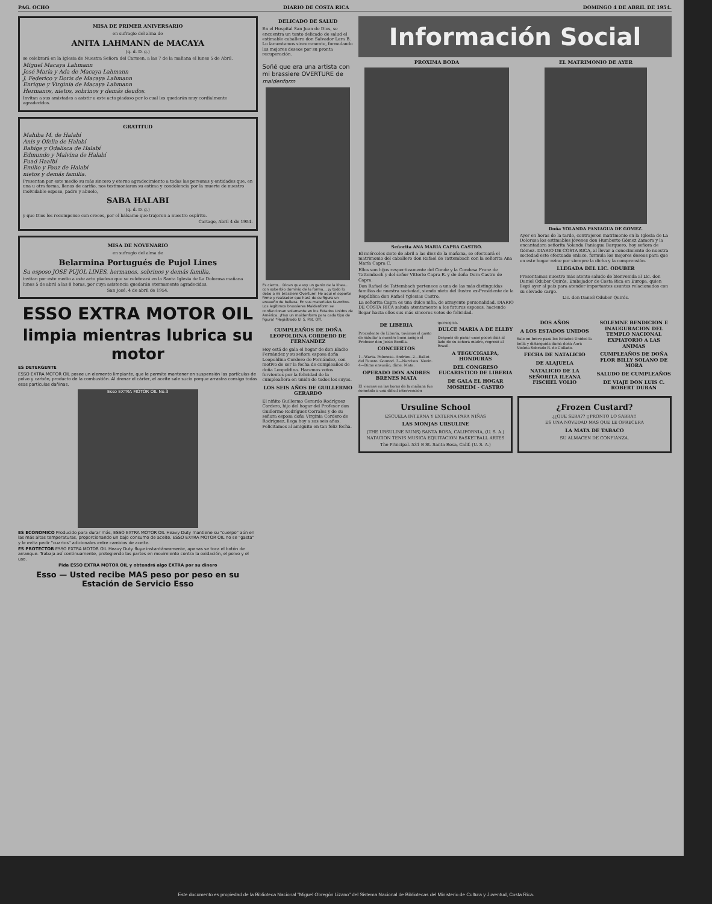PAG. OCHO DIARIO DE COSTA RICA DOMINGO 4 DE ABRIL DE 1954.
MISA DE PRIMER ANIVERSARIO
en sufragio del alma de
ANITA LAHMANN de MACAYA
(q. d. D. g.)
se celebrará en la Iglesia de Nuestra Señora del Carmen, a las 7 de la mañana el lunes 5 de Abril.
Miguel Macaya Lahmann
José María y Ada de Macaya Lahmann
J. Federico y Doris de Macaya Lahmann
Enrique y Virginia de Macaya Lahmann
Hermanos, nietos, sobrinos y demás deudos.
Invitan a sus amistades a asistir a este acto piadoso por lo cual les quedarán muy cordialmente agradecidos.
GRATITUD
Mahiba M. de Halabí
Anis y Ofelia de Halabí
Bahige y Odalisca de Halabí
Edmundo y Malvina de Halabí
Fuad Haalbí
Emilio y Fauz de Halabí
nietos y demás familia.
Presentan por este medio su más sincero y eterno agradecimiento a todas las personas y entidades que, en una u otra forma, llenos de cariño, nos testimoniaron su estima y condolencia por la muerte de nuestro inolvidable esposo, padre y abuelo,
SABA HALABI
(q. d. D. g.)
y que Dios les recompense con creces, por el bálsamo que trajeron a nuestro espíritu.
Cartago, Abril 4 de 1954.
MISA DE NOVENARIO
en sufragio del alma de
Belarmina Portugués de Pujol Lines
Su esposo JOSE PUJOL LINES, hermanos, sobrinos y demás familia,
invitan por este medio a este acto piadoso que se celebrará en la Santa Iglesia de La Dolorosa mañana lunes 5 de abril a las 8 horas, por cuya asistencia quedarán eternamente agradecidos.
San José, 4 de abril de 1954.
ESSO EXTRA MOTOR OIL
limpia mientras lubrica su motor
ES DETERGENTE
ESSO EXTRA MOTOR OIL posee un elemento limpiante, que le permite mantener en suspensión las partículas de polvo y carbón, producto de la combustión. Al drenar el cárter, el aceite sale sucio porque arrastra consigo todas esas partículas dañinas.
Esso EXTRA MOTOR OIL No.3
ES ECONOMICO Producido para durar más, ESSO EXTRA MOTOR OIL Heavy Duty mantiene su "cuerpo" aún en las más altas temperaturas, proporcionando un bajo consumo de aceite. ESSO EXTRA MOTOR OIL no se "gasta" y le evita pedir "cuartos" adicionales entre cambios de aceite.
ES PROTECTOR ESSO EXTRA MOTOR OIL Heavy Duty fluye instantáneamente, apenas se toca el botón de arranque. Trabaja así continuamente, protegiendo las partes en movimiento contra la oxidación, el polvo y el uso.
Pida ESSO EXTRA MOTOR OIL y obtendrá algo EXTRA por su dinero
Esso — Usted recibe MAS peso por peso en su Estación de Servicio Esso
DELICADO DE SALUD
En el Hospital San Juan de Dios, se encuentra un tanto delicado de salud el estimable caballero don Salvador Lara B. Lo lamentamos sinceramente, formulando los mejores deseos por su pronta recuperación.
Soñé que era una artista con mi brassiere OVERTURE de maidenform
Es cierto... Dicen que soy un genio de la línea... con soberbio dominio de la forma... ¡y todo lo debo a mi brassiere Overture! He aquí el soporte firme y realzador que hará de su figura un ensueño de belleza. En sus materiales favoritos. Los legítimos brassieres Maidenform se confeccionan solamente en los Estados Unidos de América. ¡Hay un maidenform para cada tipo de figura! *Registrado U. S. Pat. Off.
CUMPLEAÑOS DE DOÑA LEOPOLDINA CORDERO DE FERNANDEZ
Hoy está de gala el hogar de don Eladio Fernández y su señora esposa doña Leopoldina Cordero de Fernández, con motivo de ser la fecha de cumpleaños de doña Leopoldina. Hacemos votos fervientes por la felicidad de la cumpleañera en unión de todos los suyos.
LOS SEIS AÑOS DE GUILLERMO GERARDO
El niñito Guillermo Gerardo Rodríguez Cordero, hijo del hogar del Profesor don Guillermo Rodríguez Corrales y de su señora esposa doña Virginia Cordero de Rodríguez, llega hoy a sus seis años. Felicitamos al amiguito en tan feliz fecha.
Información Social
PROXIMA BODA
Señorita ANA MARIA CAPRA CASTRO.
El miércoles siete de abril a las diez de la mañana, se efectuará el matrimonio del caballero don Rafael de Tattembach con la señorita Ana María Capra C.
Ellos son hijos respectivamente del Conde y la Condesa Franz de Tattembach y del señor Vittorio Capra R. y de doña Dora Castro de Capra.
Don Rafael de Tattembach pertenece a una de las más distinguidas familias de nuestra sociedad, siendo nieto del ilustre ex-Presidente de la República don Rafael Yglesias Castro.
La señorita Capra es una dulce niña, de atrayente personalidad. DIARIO DE COSTA RICA saluda atentamente a los futuros esposos, haciendo llegar hasta ellos sus más sinceros votos de felicidad.
EL MATRIMONIO DE AYER
Doña YOLANDA PANIAGUA DE GOMEZ.
Ayer en horas de la tarde, contrajeron matrimonio en la Iglesia de La Dolorosa los estimables jóvenes don Humberto Gómez Zamora y la encantadora señorita Yolanda Paniagua Barquero, hoy señora de Gómez. DIARIO DE COSTA RICA, al llevar a conocimiento de nuestra sociedad este efectuado enlace, formula los mejores deseos para que en este hogar reine por siempre la dicha y la comprensión.
LLEGADA DEL LIC. ODUBER
Presentamos nuestro más atento saludo de bienvenida al Lic. don Daniel Oduber Quirós, Embajador de Costa Rica en Europa, quien llegó ayer al país para atender importantes asuntos relacionados con su elevado cargo.
Lic. don Daniel Oduber Quirós.
DE LIBERIA
Procedente de Liberia, tuvimos el gusto de saludar a nuestro buen amigo el Profesor don Jesús Bonilla.
CONCIERTOS
1—Waria. Polonesa. Andrieu. 2—Ballet del Fausto. Gounod. 3—Narcisus. Nevin. 4—Dime ensueño, dime. Mata.
OPERADO DON ANDRES BRENES MATA
El viernes en las horas de la mañana fue sometido a una difícil intervención quirúrgica.
DULCE MARIA A DE ELLBY
Después de pasar unos pocos días al lado de su señora madre, regresó al Brasil.
A TEGUCIGALPA, HONDURAS
DEL CONGRESO EUCARISTICO DE LIBERIA
DE GALA EL HOGAR MOSHEIM - CASTRO
DOS AÑOS
A LOS ESTADOS UNIDOS
Sale en breve para los Estados Unidos la bella y distinguida dama doña Aura Violeta Sobrado R. de Collado.
FECHA DE NATALICIO
DE ALAJUELA
NATALICIO DE LA SEÑORITA ILEANA FISCHEL VOLIO
SOLEMNE BENDICION E INAUGURACION DEL TEMPLO NACIONAL EXPIATORIO A LAS ANIMAS
CUMPLEAÑOS DE DOÑA FLOR BILLY SOLANO DE MORA
SALUDO DE CUMPLEAÑOS
DE VIAJE DON LUIS C. ROBERT DURAN
Ursuline School
ESCUELA INTERNA Y EXTERNA PARA NIÑAS
LAS MONJAS URSULINE
(THE URSULINE NUNS) SANTA ROSA, CALIFORNIA, (U. S. A.)
NATACION TENIS MUSICA EQUITACION BASKETBALL ARTES
The Principal. 531 B St. Santa Rosa, Calif. (U. S. A.)
¿Frozen Custard?
¿¿QUE SERA?? ¡¡PRONTO LO SABRA!!
ES UNA NOVEDAD MAS QUE LE OFRECERA
LA MATA DE TABACO
SU ALMACEN DE CONFIANZA.
Este documento es propiedad de la Biblioteca Nacional "Miguel Obregón Lizano" del Sistema Nacional de Bibliotecas del Ministerio de Cultura y Juventud, Costa Rica.